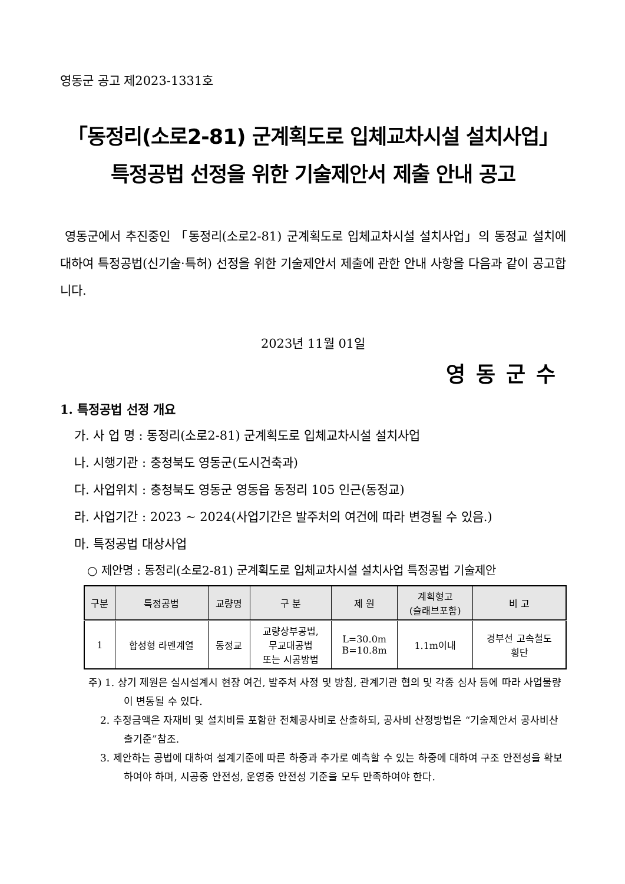영동군 공고 제2023-1331호
「동정리(소로2-81) 군계획도로 입체교차시설 설치사업」
특정공법 선정을 위한 기술제안서 제출 안내 공고
영동군에서 추진중인 「동정리(소로2-81) 군계획도로 입체교차시설 설치사업」의 동정교 설치에 대하여 특정공법(신기술·특허) 선정을 위한 기술제안서 제출에 관한 안내 사항을 다음과 같이 공고합니다.
2023년 11월 01일
영동군수
1. 특정공법 선정 개요
가. 사 업 명 : 동정리(소로2-81) 군계획도로 입체교차시설 설치사업
나. 시행기관 : 충청북도 영동군(도시건축과)
다. 사업위치 : 충청북도 영동군 영동읍 동정리 105 인근(동정교)
라. 사업기간 : 2023 ~ 2024(사업기간은 발주처의 여건에 따라 변경될 수 있음.)
마. 특정공법 대상사업
○ 제안명 : 동정리(소로2-81) 군계획도로 입체교차시설 설치사업 특정공법 기술제안
| 구분 | 특정공법 | 교량명 | 구 분 | 제 원 | 계획형고 (슬래브포함) | 비 고 |
| --- | --- | --- | --- | --- | --- | --- |
| 1 | 합성형 라멘계열 | 동정교 | 교량상부공법, 무교대공법 또는 시공방법 | L=30.0m B=10.8m | 1.1m이내 | 경부선 고속철도 횡단 |
주) 1. 상기 제원은 실시설계시 현장 여건, 발주처 사정 및 방침, 관계기관 협의 및 각종 심사 등에 따라 사업물량이 변동될 수 있다.
2. 추정금액은 자재비 및 설치비를 포함한 전체공사비로 산출하되, 공사비 산정방법은 “기술제안서 공사비산출기준”참조.
3. 제안하는 공법에 대하여 설계기준에 따른 하중과 추가로 예측할 수 있는 하중에 대하여 구조 안전성을 확보하여야 하며, 시공중 안전성, 운영중 안전성 기준을 모두 만족하여야 한다.